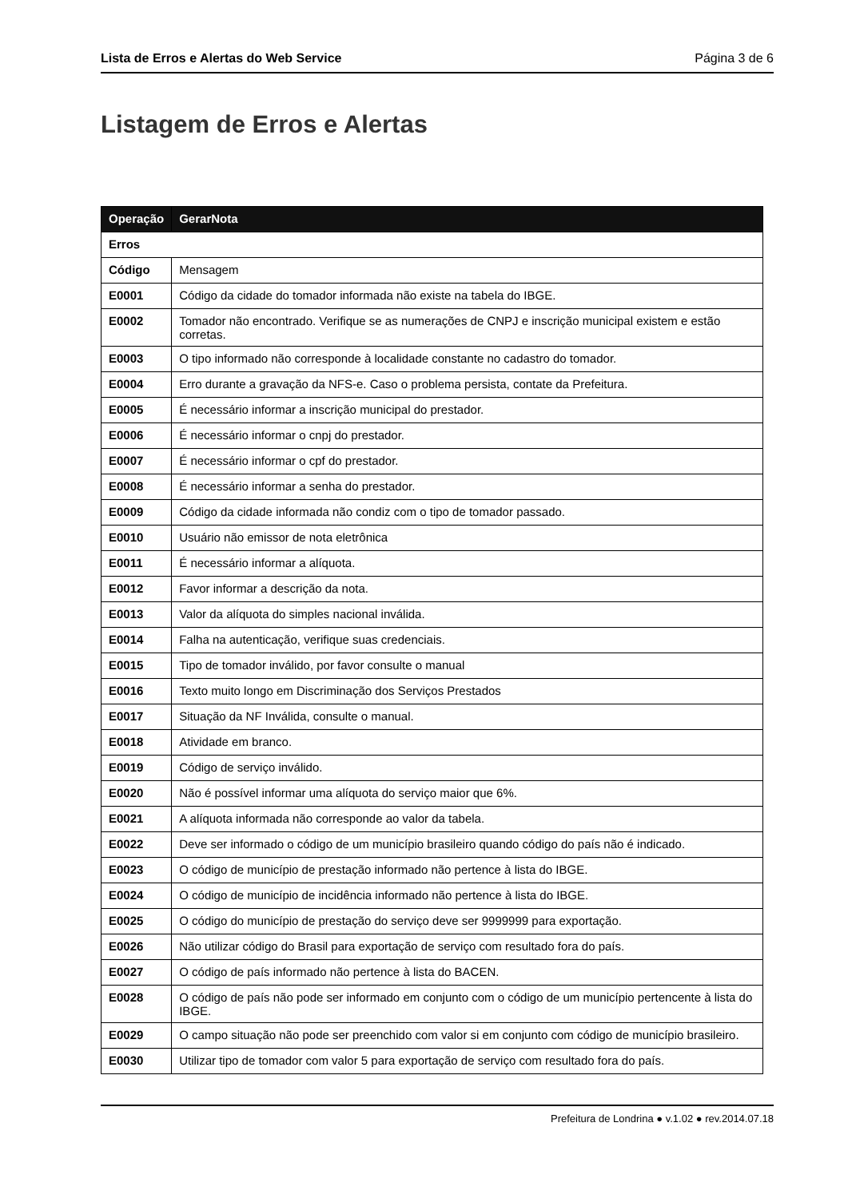Lista de Erros e Alertas do Web Service Página 3 de 6
Listagem de Erros e Alertas
| Operação | GerarNota |
| --- | --- |
| Erros | |
| Código | Mensagem |
| E0001 | Código da cidade do tomador informada não existe na tabela do IBGE. |
| E0002 | Tomador não encontrado. Verifique se as numerações de CNPJ e inscrição municipal existem e estão corretas. |
| E0003 | O tipo informado não corresponde à localidade constante no cadastro do tomador. |
| E0004 | Erro durante a gravação da NFS-e. Caso o problema persista, contate da Prefeitura. |
| E0005 | É necessário informar a inscrição municipal do prestador. |
| E0006 | É necessário informar o cnpj do prestador. |
| E0007 | É necessário informar o cpf do prestador. |
| E0008 | É necessário informar a senha do prestador. |
| E0009 | Código da cidade informada não condiz com o tipo de tomador passado. |
| E0010 | Usuário não emissor de nota eletrônica |
| E0011 | É necessário informar a alíquota. |
| E0012 | Favor informar a descrição da nota. |
| E0013 | Valor da alíquota do simples nacional inválida. |
| E0014 | Falha na autenticação, verifique suas credenciais. |
| E0015 | Tipo de tomador inválido, por favor consulte o manual |
| E0016 | Texto muito longo em Discriminação dos Serviços Prestados |
| E0017 | Situação da NF Inválida, consulte o manual. |
| E0018 | Atividade em branco. |
| E0019 | Código de serviço inválido. |
| E0020 | Não é possível informar uma alíquota do serviço maior que 6%. |
| E0021 | A alíquota informada não corresponde ao valor da tabela. |
| E0022 | Deve ser informado o código de um município brasileiro quando código do país não é indicado. |
| E0023 | O código de município de prestação informado não pertence à lista do IBGE. |
| E0024 | O código de município de incidência informado não pertence à lista do IBGE. |
| E0025 | O código do município de prestação do serviço deve ser 9999999 para exportação. |
| E0026 | Não utilizar código do Brasil para exportação de serviço com resultado fora do país. |
| E0027 | O código de país informado não pertence à lista do BACEN. |
| E0028 | O código de país não pode ser informado em conjunto com o código de um município pertencente à lista do IBGE. |
| E0029 | O campo situação não pode ser preenchido com valor si em conjunto com código de município brasileiro. |
| E0030 | Utilizar tipo de tomador com valor 5 para exportação de serviço com resultado fora do país. |
Prefeitura de Londrina ● v.1.02 ● rev.2014.07.18